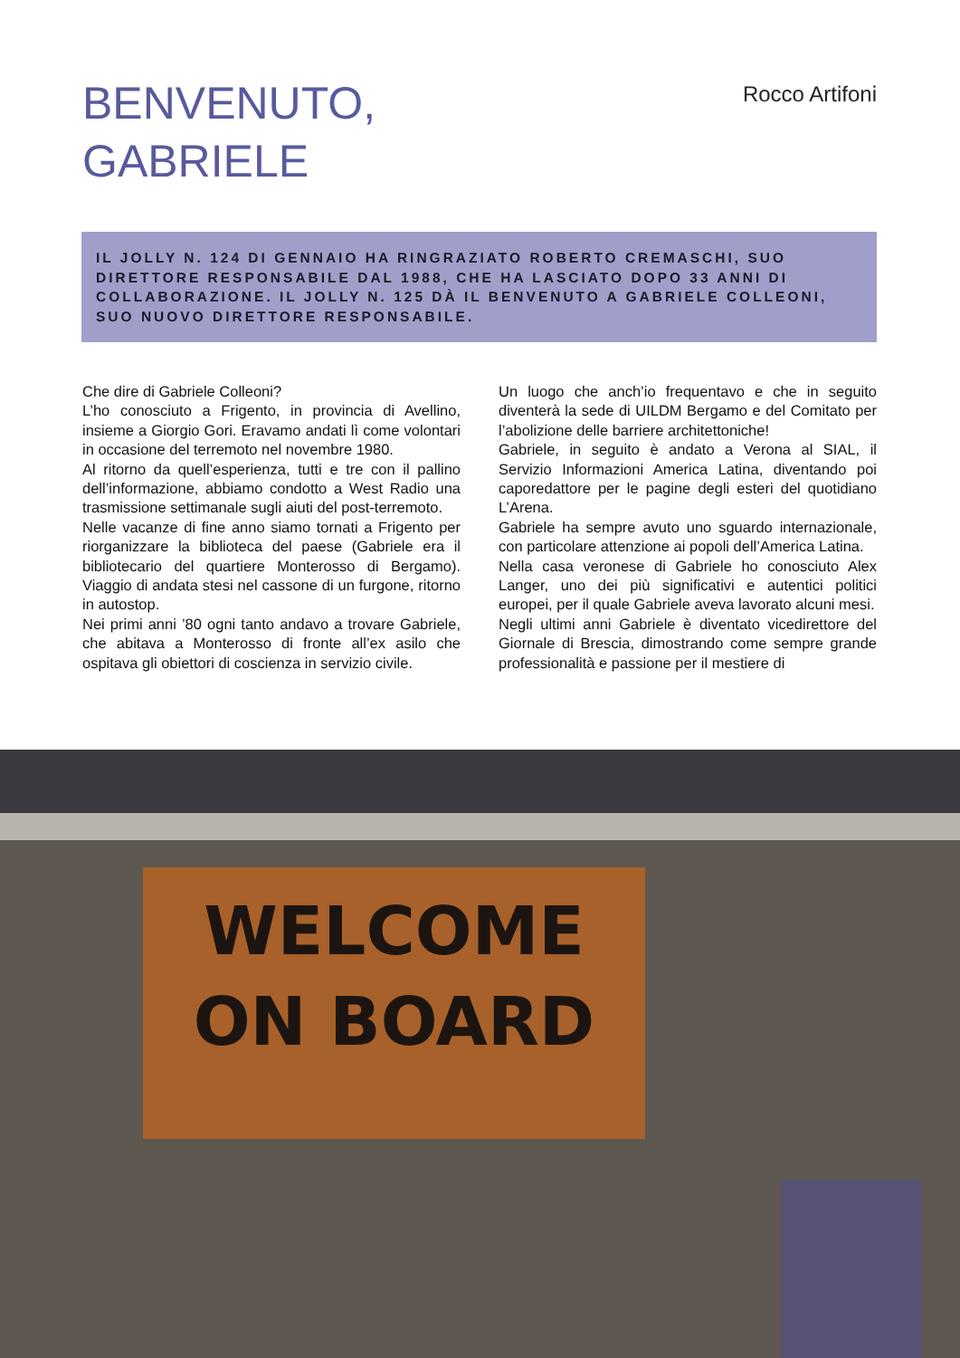BENVENUTO,
GABRIELE
Rocco Artifoni
IL JOLLY N. 124 DI GENNAIO HA RINGRAZIATO ROBERTO CREMASCHI, SUO DIRETTORE RESPONSABILE DAL 1988, CHE HA LASCIATO DOPO 33 ANNI DI COLLABORAZIONE. IL JOLLY N. 125 DÀ IL BENVENUTO A GABRIELE COLLEONI, SUO NUOVO DIRETTORE RESPONSABILE.
Che dire di Gabriele Colleoni?
L’ho conosciuto a Frigento, in provincia di Avellino, insieme a Giorgio Gori. Eravamo andati lì come volontari in occasione del terremoto nel novembre 1980.
Al ritorno da quell’esperienza, tutti e tre con il pallino dell’informazione, abbiamo condotto a West Radio una trasmissione settimanale sugli aiuti del post-terremoto.
Nelle vacanze di fine anno siamo tornati a Frigento per riorganizzare la biblioteca del paese (Gabriele era il bibliotecario del quartiere Monterosso di Bergamo). Viaggio di andata stesi nel cassone di un furgone, ritorno in autostop.
Nei primi anni ’80 ogni tanto andavo a trovare Gabriele, che abitava a Monterosso di fronte all’ex asilo che ospitava gli obiettori di coscienza in servizio civile.
Un luogo che anch’io frequentavo e che in seguito diventerà la sede di UILDM Bergamo e del Comitato per l’abolizione delle barriere architettoniche!
Gabriele, in seguito è andato a Verona al SIAL, il Servizio Informazioni America Latina, diventando poi caporedattore per le pagine degli esteri del quotidiano L’Arena.
Gabriele ha sempre avuto uno sguardo internazionale, con particolare attenzione ai popoli dell’America Latina.
Nella casa veronese di Gabriele ho conosciuto Alex Langer, uno dei più significativi e autentici politici europei, per il quale Gabriele aveva lavorato alcuni mesi.
Negli ultimi anni Gabriele è diventato vicedirettore del Giornale di Brescia, dimostrando come sempre grande professionalità e passione per il mestiere di
WELCOME
ON BOARD